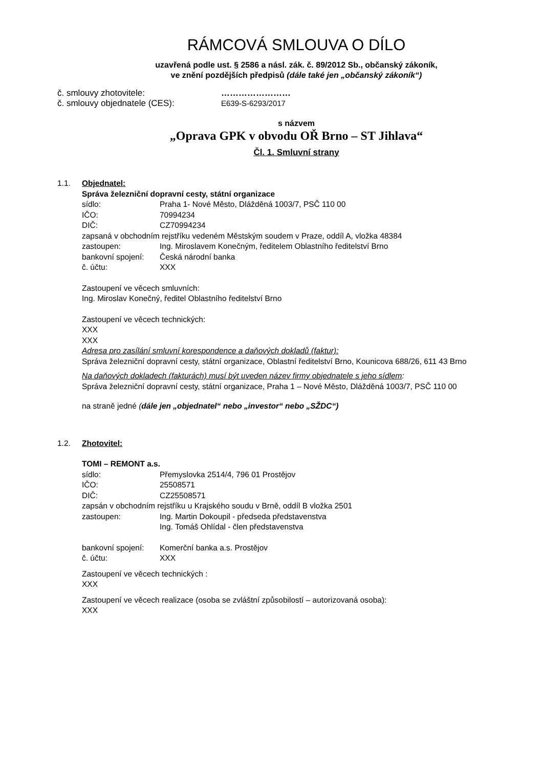RÁMCOVÁ SMLOUVA O DÍLO
uzavřená podle ust. § 2586 a násl. zák. č. 89/2012 Sb., občanský zákoník,
ve znění pozdějších předpisů (dále také jen „občanský zákoník“)
č. smlouvy zhotovitele: ……………………
č. smlouvy objednatele (CES): E639-S-6293/2017
s názvem
„Oprava GPK v obvodu OŘ Brno – ST Jihlava“
Čl. 1. Smluvní strany
1.1. Objednatel:
Správa železniční dopravní cesty, státní organizace
sídlo: Praha 1- Nové Město, Dlážděná 1003/7, PSČ 110 00
IČO: 70994234
DIČ: CZ70994234
zapsaná v obchodním rejstříku vedeném Městským soudem v Praze, oddíl A, vložka 48384
zastoupen: Ing. Miroslavem Konečným, ředitelem Oblastního ředitelství Brno
bankovní spojení: Česká národní banka
č. účtu: XXX
Zastoupení ve věcech smluvních:
Ing. Miroslav Konečný, ředitel Oblastního ředitelství Brno
Zastoupení ve věcech technických:
XXX
XXX
Adresa pro zasílání smluvní korespondence a daňových dokladů (faktur):
Správa železniční dopravní cesty, státní organizace, Oblastní ředitelství Brno, Kounicova 688/26, 611 43 Brno
Na daňových dokladech (fakturách) musí být uveden název firmy objednatele s jeho sídlem:
Správa železniční dopravní cesty, státní organizace, Praha 1 – Nové Město, Dlážděná 1003/7, PSČ 110 00
na straně jedné (dále jen „objednatel“ nebo „investor“ nebo „SŽDC“)
1.2. Zhotovitel:
TOMI – REMONT a.s.
sídlo: Přemyslovka 2514/4, 796 01 Prostějov
IČO: 25508571
DIČ: CZ25508571
zapsán v obchodním rejstříku u Krajského soudu v Brně, oddíl B vložka 2501
zastoupen: Ing. Martin Dokoupil - předseda představenstva
Ing. Tomáš Ohlídal - člen představenstva
bankovní spojení: Komerční banka a.s. Prostějov
č. účtu: XXX
Zastoupení ve věcech technických :
XXX
Zastoupení ve věcech realizace (osoba se zvláštní způsobilostí – autorizovaná osoba):
XXX